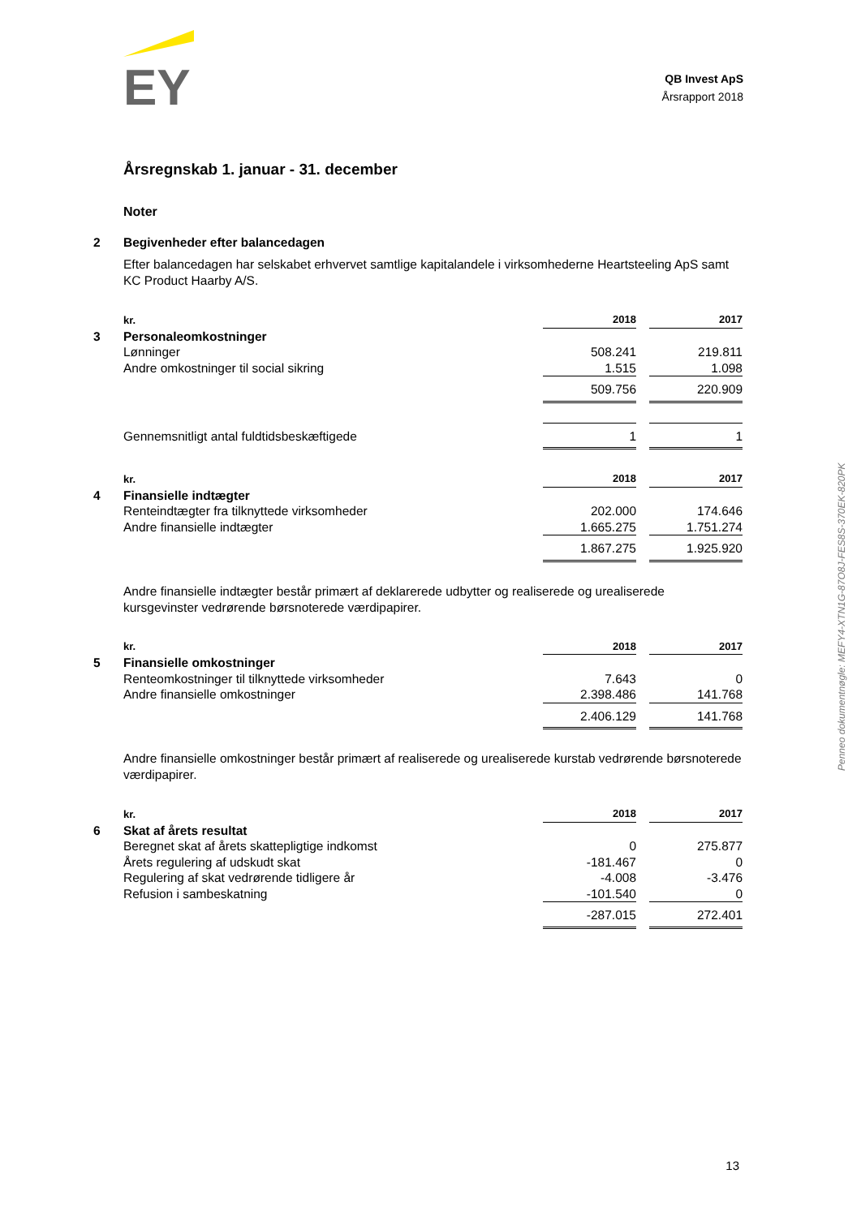EY
QB Invest ApS
Årsrapport 2018
Årsregnskab 1. januar - 31. december
Noter
2 Begivenheder efter balancedagen
Efter balancedagen har selskabet erhvervet samtlige kapitalandele i virksomhederne Heartsteeling ApS samt KC Product Haarby A/S.
| | kr. | 2018 | | 2017 |
| 3 | Personaleomkostninger | | | |
| | Lønninger | 508.241 | | 219.811 |
| | Andre omkostninger til social sikring | 1.515 | | 1.098 |
| | | 509.756 | | 220.909 |
| | Gennemsnitligt antal fuldtidsbeskæftigede | 1 | | 1 |
| | kr. | 2018 | | 2017 |
| 4 | Finansielle indtægter | | | |
| | Renteindtægter fra tilknyttede virksomheder | 202.000 | | 174.646 |
| | Andre finansielle indtægter | 1.665.275 | | 1.751.274 |
| | | 1.867.275 | | 1.925.920 |
Andre finansielle indtægter består primært af deklarerede udbytter og realiserede og urealiserede kursgevinster vedrørende børsnoterede værdipapirer.
| | kr. | 2018 | | 2017 |
| 5 | Finansielle omkostninger | | | |
| | Renteomkostninger til tilknyttede virksomheder | 7.643 | | 0 |
| | Andre finansielle omkostninger | 2.398.486 | | 141.768 |
| | | 2.406.129 | | 141.768 |
Andre finansielle omkostninger består primært af realiserede og urealiserede kurstab vedrørende børsnoterede værdipapirer.
| | kr. | 2018 | | 2017 |
| 6 | Skat af årets resultat | | | |
| | Beregnet skat af årets skattepligtige indkomst | 0 | | 275.877 |
| | Årets regulering af udskudt skat | -181.467 | | 0 |
| | Regulering af skat vedrørende tidligere år | -4.008 | | -3.476 |
| | Refusion i sambeskatning | -101.540 | | 0 |
| | | -287.015 | | 272.401 |
Penneo dokumentnøgle: MEFY4-XTN1G-87O8J-FES8S-370EK-820PK
13